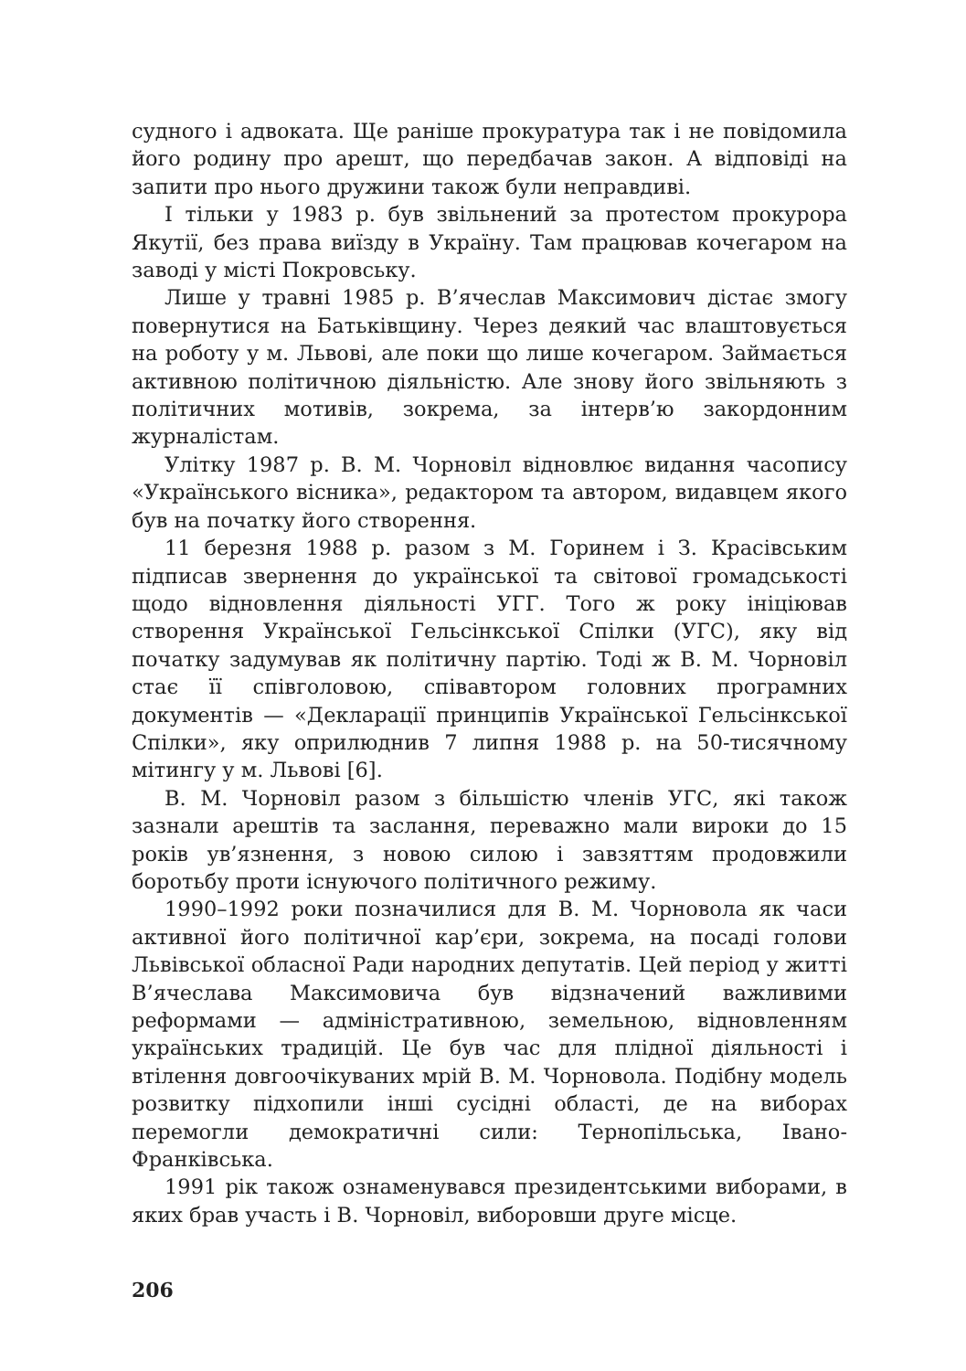судного і адвоката. Ще раніше прокуратура так і не повідомила його родину про арешт, що передбачав закон. А відповіді на запити про нього дружини також були неправдиві.
І тільки у 1983 р. був звільнений за протестом прокурора Якутії, без права виїзду в Україну. Там працював кочегаром на заводі у місті Покровську.
Лише у травні 1985 р. В’ячеслав Максимович дістає змогу повернутися на Батьківщину. Через деякий час влаштовується на роботу у м. Львові, але поки що лише кочегаром. Займається активною політичною діяльністю. Але знову його звільняють з політичних мотивів, зокрема, за інтерв’ю закордонним журналістам.
Улітку 1987 р. В. М. Чорновіл відновлює видання часопису «Українського вісника», редактором та автором, видавцем якого був на початку його створення.
11 березня 1988 р. разом з М. Горинем і З. Красівським підписав звернення до української та світової громадськості щодо відновлення діяльності УГГ. Того ж року ініціював створення Української Гельсінкської Спілки (УГС), яку від початку задумував як політичну партію. Тоді ж В. М. Чорновіл стає її співголовою, співавтором головних програмних документів — «Декларації принципів Української Гельсінкської Спілки», яку оприлюднив 7 липня 1988 р. на 50-тисячному мітингу у м. Львові [6].
В. М. Чорновіл разом з більшістю членів УГС, які також зазнали арештів та заслання, переважно мали вироки до 15 років ув’язнення, з новою силою і завзяттям продовжили боротьбу проти існуючого політичного режиму.
1990–1992 роки позначилися для В. М. Чорновола як часи активної його політичної кар’єри, зокрема, на посаді голови Львівської обласної Ради народних депутатів. Цей період у житті В’ячеслава Максимовича був відзначений важливими реформами — адміністративною, земельною, відновленням українських традицій. Це був час для плідної діяльності і втілення довгоочікуваних мрій В. М. Чорновола. Подібну модель розвитку підхопили інші сусідні області, де на виборах перемогли демократичні сили: Тернопільська, Івано-Франківська.
1991 рік також ознаменувався президентськими виборами, в яких брав участь і В. Чорновіл, виборовши друге місце.
206